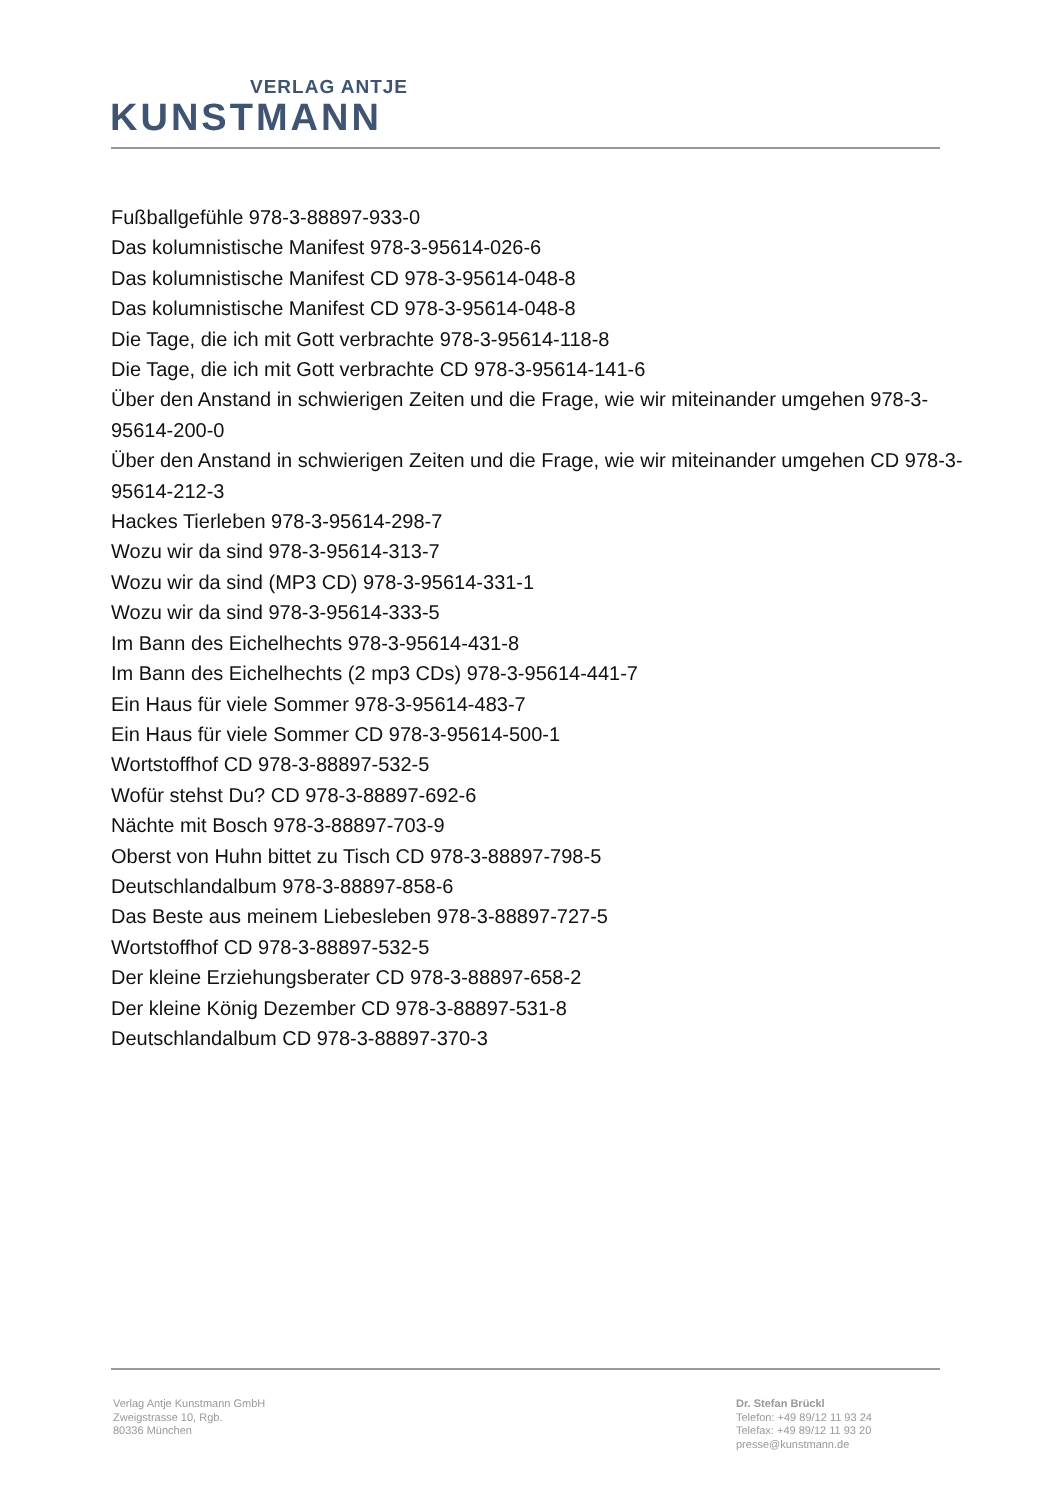VERLAG ANTJE
KUNSTMANN
Fußballgefühle 978-3-88897-933-0
Das kolumnistische Manifest 978-3-95614-026-6
Das kolumnistische Manifest CD 978-3-95614-048-8
Das kolumnistische Manifest CD 978-3-95614-048-8
Die Tage, die ich mit Gott verbrachte 978-3-95614-118-8
Die Tage, die ich mit Gott verbrachte CD 978-3-95614-141-6
Über den Anstand in schwierigen Zeiten und die Frage, wie wir miteinander umgehen 978-3-95614-200-0
Über den Anstand in schwierigen Zeiten und die Frage, wie wir miteinander umgehen CD 978-3-95614-212-3
Hackes Tierleben 978-3-95614-298-7
Wozu wir da sind 978-3-95614-313-7
Wozu wir da sind (MP3 CD) 978-3-95614-331-1
Wozu wir da sind 978-3-95614-333-5
Im Bann des Eichelhechts 978-3-95614-431-8
Im Bann des Eichelhechts (2 mp3 CDs) 978-3-95614-441-7
Ein Haus für viele Sommer 978-3-95614-483-7
Ein Haus für viele Sommer CD 978-3-95614-500-1
Wortstoffhof CD 978-3-88897-532-5
Wofür stehst Du? CD 978-3-88897-692-6
Nächte mit Bosch 978-3-88897-703-9
Oberst von Huhn bittet zu Tisch CD 978-3-88897-798-5
Deutschlandalbum 978-3-88897-858-6
Das Beste aus meinem Liebesleben 978-3-88897-727-5
Wortstoffhof CD 978-3-88897-532-5
Der kleine Erziehungsberater CD 978-3-88897-658-2
Der kleine König Dezember CD 978-3-88897-531-8
Deutschlandalbum CD 978-3-88897-370-3
Verlag Antje Kunstmann GmbH
Zweigstrasse 10, Rgb.
80336 München
Dr. Stefan Brückl
Telefon: +49 89/12 11 93 24
Telefax: +49 89/12 11 93 20
presse@kunstmann.de